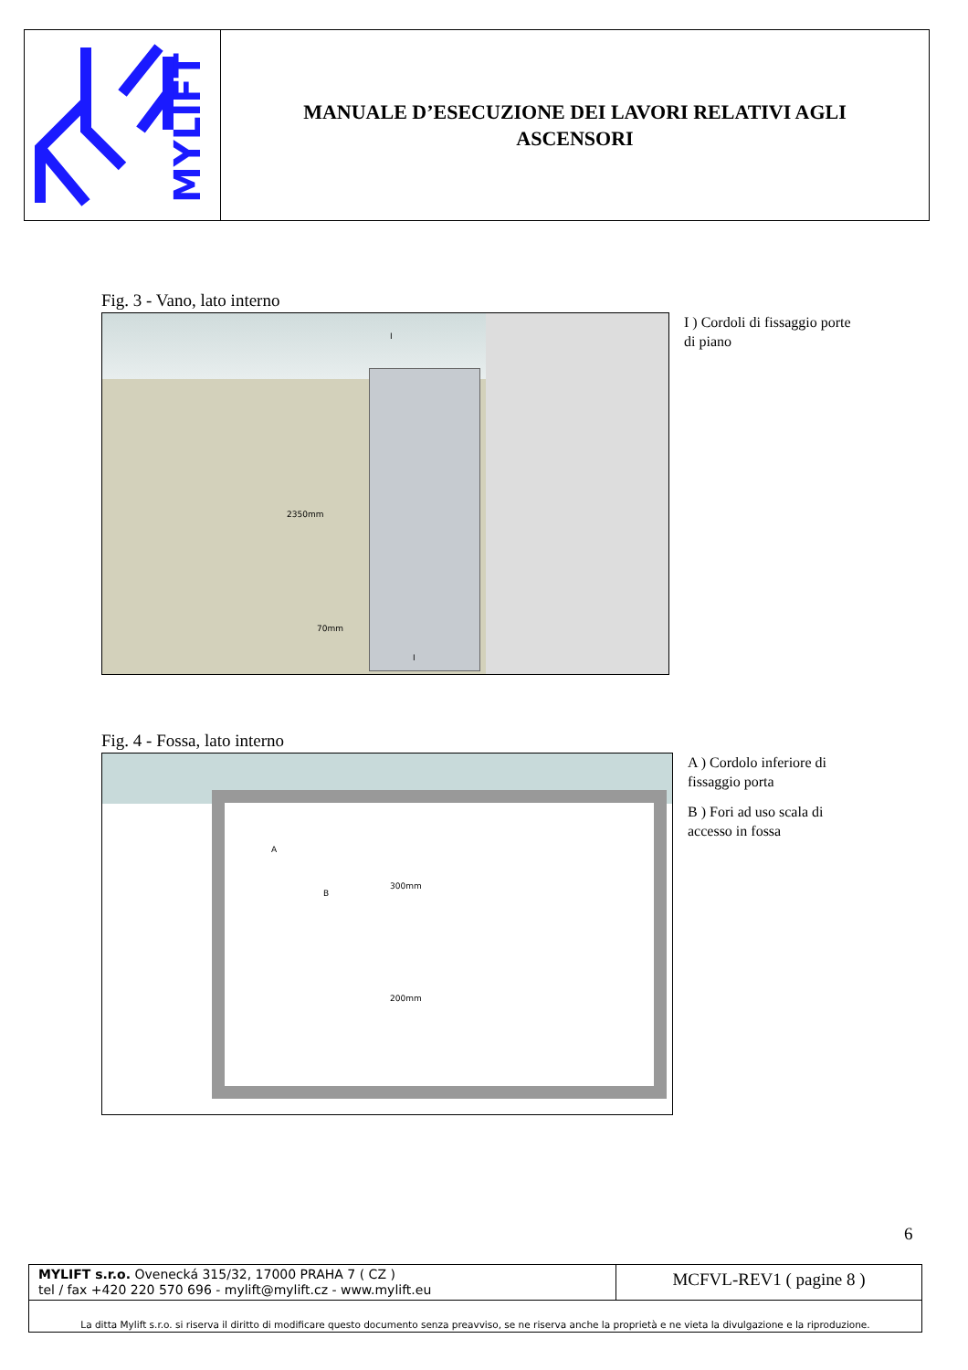MYLIFT
MANUALE D’ESECUZIONE DEI LAVORI RELATIVI AGLI
ASCENSORI
Fig. 3 - Vano, lato interno
2350mm
70mm
I
I
I ) Cordoli di fissaggio porte di piano
Fig. 4 - Fossa, lato interno
A
B
300mm
200mm
A ) Cordolo inferiore di fissaggio porta
B ) Fori ad uso scala di accesso in fossa
6
MYLIFT s.r.o. Ovenecká 315/32, 17000 PRAHA 7 ( CZ )
tel / fax +420 220 570 696 - mylift@mylift.cz - www.mylift.eu
MCFVL-REV1 ( pagine 8 )
La ditta Mylift s.r.o. si riserva il diritto di modificare questo documento senza preavviso, se ne riserva anche la proprietà e ne vieta la divulgazione e la riproduzione.